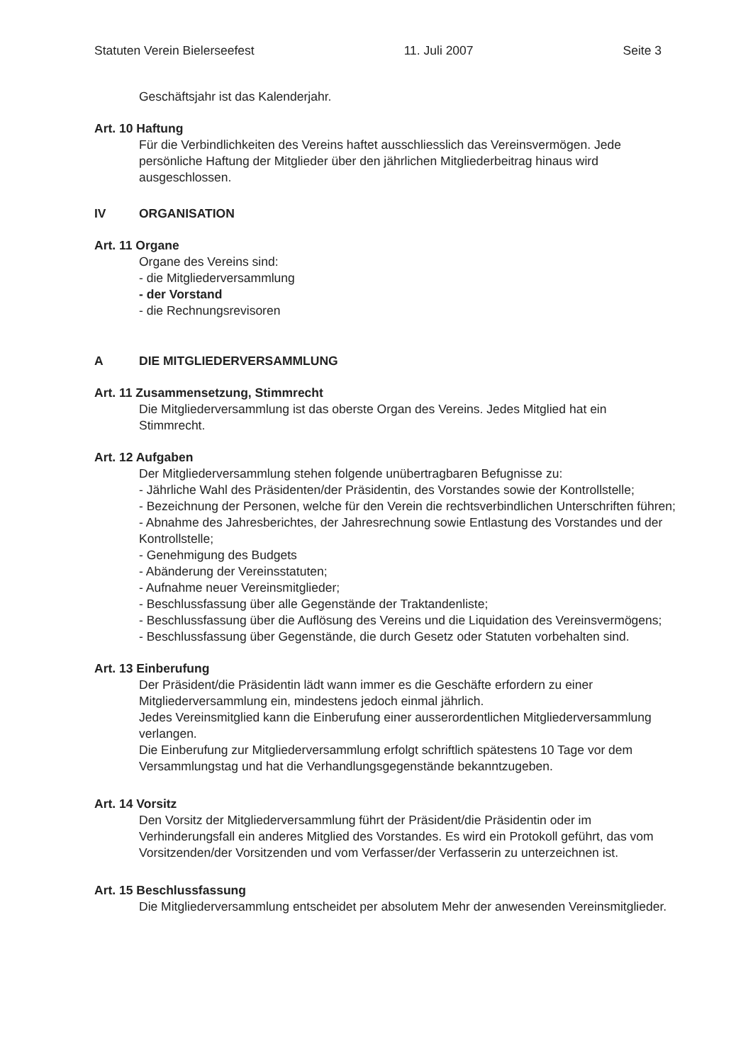Statuten Verein Bielerseefest 11. Juli 2007 Seite 3
Geschäftsjahr ist das Kalenderjahr.
Art. 10 Haftung
Für die Verbindlichkeiten des Vereins haftet ausschliesslich das Vereinsvermögen. Jede persönliche Haftung der Mitglieder über den jährlichen Mitgliederbeitrag hinaus wird ausgeschlossen.
IV ORGANISATION
Art. 11 Organe
Organe des Vereins sind:
- die Mitgliederversammlung
- der Vorstand
- die Rechnungsrevisoren
A DIE MITGLIEDERVERSAMMLUNG
Art. 11 Zusammensetzung, Stimmrecht
Die Mitgliederversammlung ist das oberste Organ des Vereins. Jedes Mitglied hat ein Stimmrecht.
Art. 12 Aufgaben
Der Mitgliederversammlung stehen folgende unübertragbaren Befugnisse zu:
- Jährliche Wahl des Präsidenten/der Präsidentin, des Vorstandes sowie der Kontrollstelle;
- Bezeichnung der Personen, welche für den Verein die rechtsverbindlichen Unterschriften führen;
- Abnahme des Jahresberichtes, der Jahresrechnung sowie Entlastung des Vorstandes und der Kontrollstelle;
- Genehmigung des Budgets
- Abänderung der Vereinsstatuten;
- Aufnahme neuer Vereinsmitglieder;
- Beschlussfassung über alle Gegenstände der Traktandenliste;
- Beschlussfassung über die Auflösung des Vereins und die Liquidation des Vereinsvermögens;
- Beschlussfassung über Gegenstände, die durch Gesetz oder Statuten vorbehalten sind.
Art. 13 Einberufung
Der Präsident/die Präsidentin lädt wann immer es die Geschäfte erfordern zu einer Mitgliederversammlung ein, mindestens jedoch einmal jährlich.
Jedes Vereinsmitglied kann die Einberufung einer ausserordentlichen Mitgliederversammlung verlangen.
Die Einberufung zur Mitgliederversammlung erfolgt schriftlich spätestens 10 Tage vor dem Versammlungstag und hat die Verhandlungsgegenstände bekanntzugeben.
Art. 14 Vorsitz
Den Vorsitz der Mitgliederversammlung führt der Präsident/die Präsidentin oder im Verhinderungsfall ein anderes Mitglied des Vorstandes. Es wird ein Protokoll geführt, das vom Vorsitzenden/der Vorsitzenden und vom Verfasser/der Verfasserin zu unterzeichnen ist.
Art. 15 Beschlussfassung
Die Mitgliederversammlung entscheidet per absolutem Mehr der anwesenden Vereinsmitglieder.